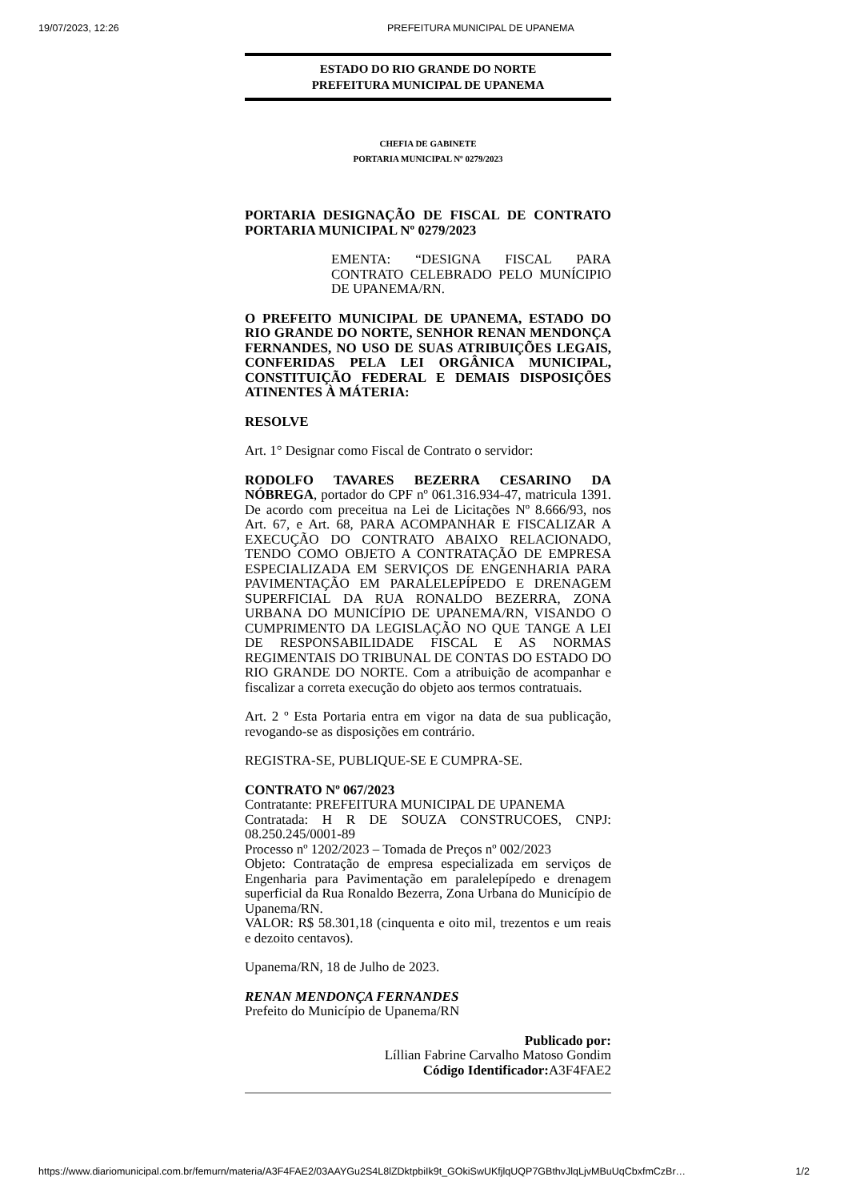19/07/2023, 12:26 PREFEITURA MUNICIPAL DE UPANEMA
ESTADO DO RIO GRANDE DO NORTE
PREFEITURA MUNICIPAL DE UPANEMA
CHEFIA DE GABINETE
PORTARIA MUNICIPAL Nº 0279/2023
PORTARIA DESIGNAÇÃO DE FISCAL DE CONTRATO PORTARIA MUNICIPAL Nº 0279/2023
EMENTA: “DESIGNA FISCAL PARA CONTRATO CELEBRADO PELO MUNÍCIPIO DE UPANEMA/RN.
O PREFEITO MUNICIPAL DE UPANEMA, ESTADO DO RIO GRANDE DO NORTE, SENHOR RENAN MENDONÇA FERNANDES, NO USO DE SUAS ATRIBUIÇÕES LEGAIS, CONFERIDAS PELA LEI ORGÂNICA MUNICIPAL, CONSTITUIÇÃO FEDERAL E DEMAIS DISPOSIÇÕES ATINENTES À MÁTERIA:
RESOLVE
Art. 1° Designar como Fiscal de Contrato o servidor:
RODOLFO TAVARES BEZERRA CESARINO DA NÓBREGA, portador do CPF nº 061.316.934-47, matricula 1391. De acordo com preceitua na Lei de Licitações Nº 8.666/93, nos Art. 67, e Art. 68, PARA ACOMPANHAR E FISCALIZAR A EXECUÇÃO DO CONTRATO ABAIXO RELACIONADO, TENDO COMO OBJETO A CONTRATAÇÃO DE EMPRESA ESPECIALIZADA EM SERVIÇOS DE ENGENHARIA PARA PAVIMENTAÇÃO EM PARALELEPÍPEDO E DRENAGEM SUPERFICIAL DA RUA RONALDO BEZERRA, ZONA URBANA DO MUNICÍPIO DE UPANEMA/RN, VISANDO O CUMPRIMENTO DA LEGISLAÇÃO NO QUE TANGE A LEI DE RESPONSABILIDADE FISCAL E AS NORMAS REGIMENTAIS DO TRIBUNAL DE CONTAS DO ESTADO DO RIO GRANDE DO NORTE. Com a atribuição de acompanhar e fiscalizar a correta execução do objeto aos termos contratuais.
Art. 2 º Esta Portaria entra em vigor na data de sua publicação, revogando-se as disposições em contrário.
REGISTRA-SE, PUBLIQUE-SE E CUMPRA-SE.
CONTRATO Nº 067/2023
Contratante: PREFEITURA MUNICIPAL DE UPANEMA
Contratada: H R DE SOUZA CONSTRUCOES, CNPJ: 08.250.245/0001-89
Processo nº 1202/2023 – Tomada de Preços nº 002/2023
Objeto: Contratação de empresa especializada em serviços de Engenharia para Pavimentação em paralelepípedo e drenagem superficial da Rua Ronaldo Bezerra, Zona Urbana do Município de Upanema/RN.
VALOR: R$ 58.301,18 (cinquenta e oito mil, trezentos e um reais e dezoito centavos).
Upanema/RN, 18 de Julho de 2023.
RENAN MENDONÇA FERNANDES
Prefeito do Município de Upanema/RN
Publicado por:
Líllian Fabrine Carvalho Matoso Gondim
Código Identificador: A3F4FAE2
https://www.diariomunicipal.com.br/femurn/materia/A3F4FAE2/03AAYGu2S4L8lZDktpbiIk9t_GOkiSwUKfjlqUQP7GBthvJlqLjvMBuUqCbxfmCzBr… 1/2